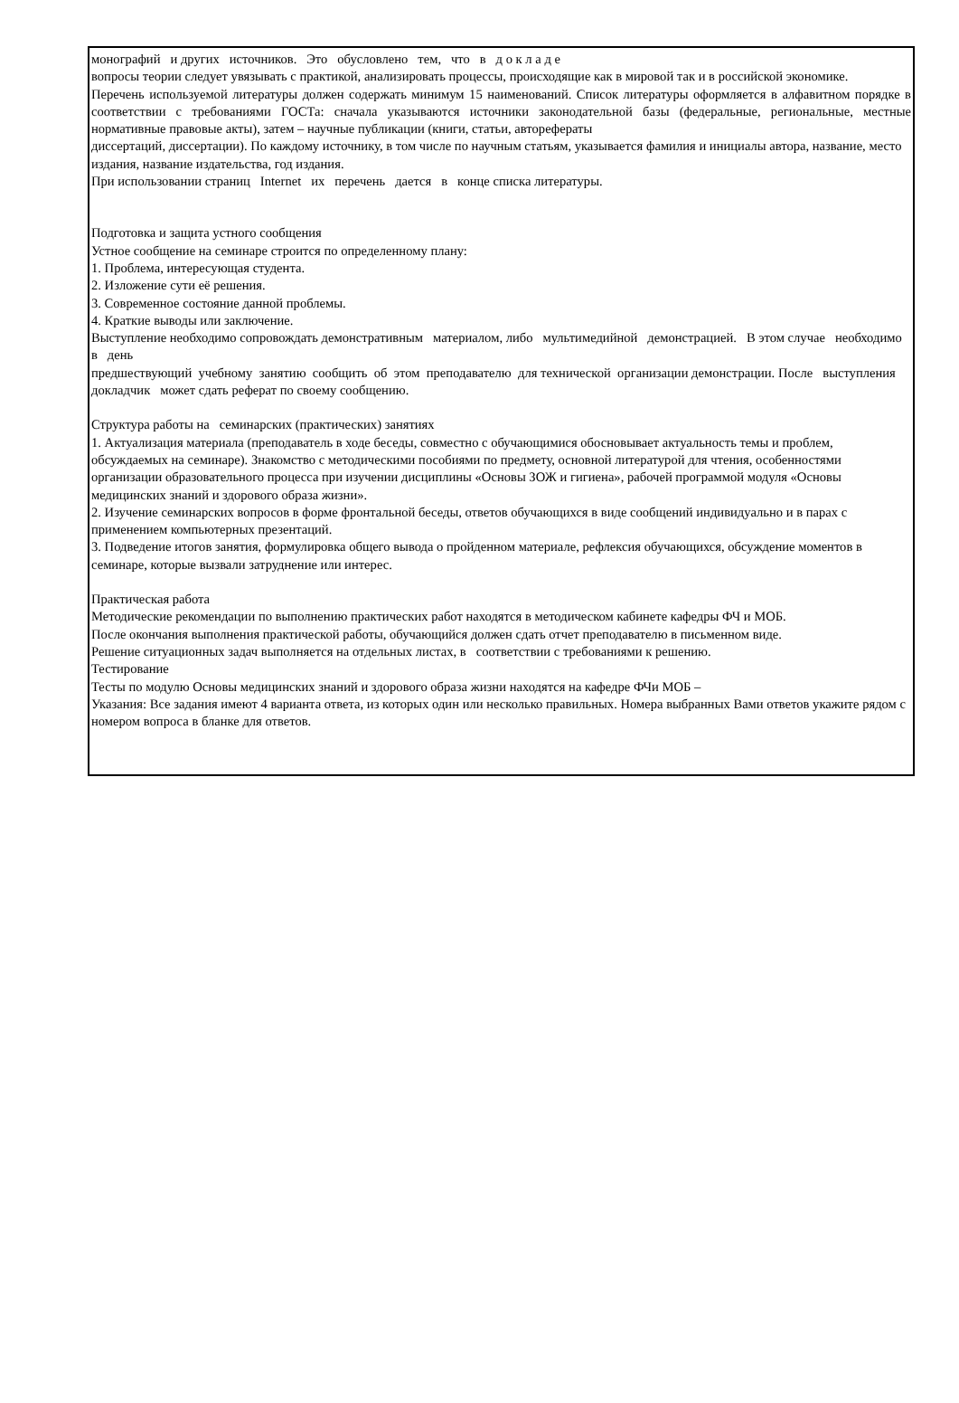монографий и других источников. Это обусловлено тем, что в д о к л а д е
вопросы теории следует увязывать с практикой, анализировать процессы, происходящие как в мировой так и в российской экономике.
Перечень используемой литературы должен содержать минимум 15 наименований. Список литературы оформляется в алфавитном порядке в соответствии с требованиями ГОСТа: сначала указываются источники законодательной базы (федеральные, региональные, местные нормативные правовые акты), затем – научные публикации (книги, статьи, авторефераты
диссертаций, диссертации). По каждому источнику, в том числе по научным статьям, указывается фамилия и инициалы автора, название, место издания, название издательства, год издания.
При использовании страниц Internet их перечень дается в конце списка литературы.
Подготовка и защита устного сообщения
Устное сообщение на семинаре строится по определенному плану:
1. Проблема, интересующая студента.
2. Изложение сути её решения.
3. Современное состояние данной проблемы.
4. Краткие выводы или заключение.
Выступление необходимо сопровождать демонстративным материалом, либо мультимедийной демонстрацией. В этом случае необходимо в день
предшествующий учебному занятию сообщить об этом преподавателю для технической организации демонстрации. После выступления докладчик может сдать реферат по своему сообщению.
Структура работы на семинарских (практических) занятиях
1. Актуализация материала (преподаватель в ходе беседы, совместно с обучающимися обосновывает актуальность темы и проблем, обсуждаемых на семинаре). Знакомство с методическими пособиями по предмету, основной литературой для чтения, особенностями организации образовательного процесса при изучении дисциплины «Основы ЗОЖ и гигиена», рабочей программой модуля «Основы медицинских знаний и здорового образа жизни».
2. Изучение семинарских вопросов в форме фронтальной беседы, ответов обучающихся в виде сообщений индивидуально и в парах с применением компьютерных презентаций.
3. Подведение итогов занятия, формулировка общего вывода о пройденном материале, рефлексия обучающихся, обсуждение моментов в семинаре, которые вызвали затруднение или интерес.
Практическая работа
Методические рекомендации по выполнению практических работ находятся в методическом кабинете кафедры ФЧ и МОБ.
После окончания выполнения практической работы, обучающийся должен сдать отчет преподавателю в письменном виде.
Решение ситуационных задач выполняется на отдельных листах, в соответствии с требованиями к решению.
Тестирование
Тесты по модулю Основы медицинских знаний и здорового образа жизни находятся на кафедре ФЧи МОБ –
Указания: Все задания имеют 4 варианта ответа, из которых один или несколько правильных. Номера выбранных Вами ответов укажите рядом с номером вопроса в бланке для ответов.